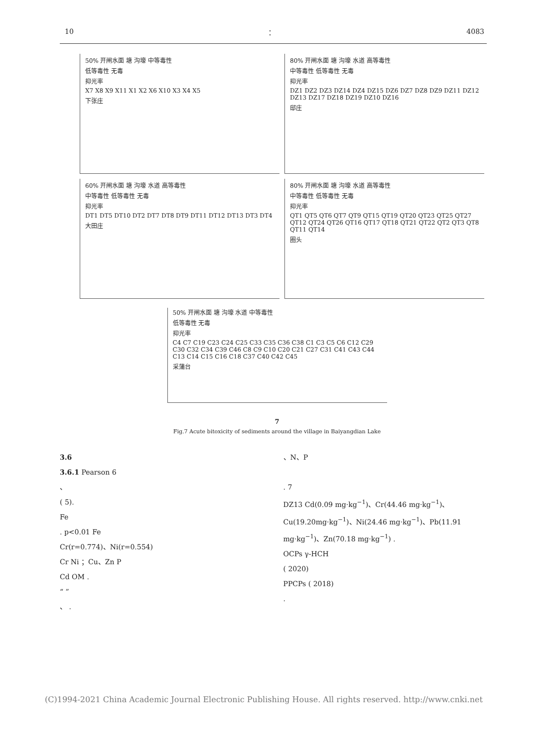10 ： 4083
50% 开闸水面 塘 沟壕 中等毒性
低等毒性 无毒
抑光率
X7 X8 X9 X11 X1 X2 X6 X10 X3 X4 X5
下张庄
80% 开闸水面 塘 沟壕 水道 高等毒性
中等毒性 低等毒性 无毒
抑光率
DZ1 DZ2 DZ3 DZ14 DZ4 DZ15 DZ6 DZ7 DZ8 DZ9 DZ11 DZ12 DZ13 DZ17 DZ18 DZ19 DZ10 DZ16
邸庄
60% 开闸水面 塘 沟壕 水道 高等毒性
中等毒性 低等毒性 无毒
抑光率
DT1 DT5 DT10 DT2 DT7 DT8 DT9 DT11 DT12 DT13 DT3 DT4
大田庄
80% 开闸水面 塘 沟壕 水道 高等毒性
中等毒性 低等毒性 无毒
抑光率
QT1 QT5 QT6 QT7 QT9 QT15 QT19 QT20 QT23 QT25 QT27 QT12 QT24 QT26 QT16 QT17 QT18 QT21 QT22 QT2 QT3 QT8 QT11 QT14
圈头
50% 开闸水面 塘 沟壕 水道 中等毒性
低等毒性 无毒
抑光率
C4 C7 C19 C23 C24 C25 C33 C35 C36 C38 C1 C3 C5 C6 C12 C29 C30 C32 C34 C39 C46 C8 C9 C10 C20 C21 C27 C31 C41 C43 C44 C13 C14 C15 C16 C18 C37 C40 C42 C45
采蒲台
7
Fig.7 Acute bitoxicity of sediments around the village in Baiyangdian Lake
3.6
3.6.1 Pearson 6
、
( 5).
Fe
. p<0.01 Fe
Cr(r=0.774)、Ni(r=0.554)
Cr Ni ；Cu、Zn P
Cd OM .
“ ”
、 .
、N、P
. 7
DZ13 Cd(0.09 mg·kg<sup>−1</sup>)、Cr(44.46 mg·kg<sup>−1</sup>)、Cu(19.20mg·kg<sup>−1</sup>)、Ni(24.46 mg·kg<sup>−1</sup>)、Pb(11.91 mg·kg<sup>−1</sup>)、Zn(70.18 mg·kg<sup>−1</sup>) .
OCPs γ-HCH
( 2020)
PPCPs ( 2018)
.
(C)1994-2021 China Academic Journal Electronic Publishing House. All rights reserved. http://www.cnki.net